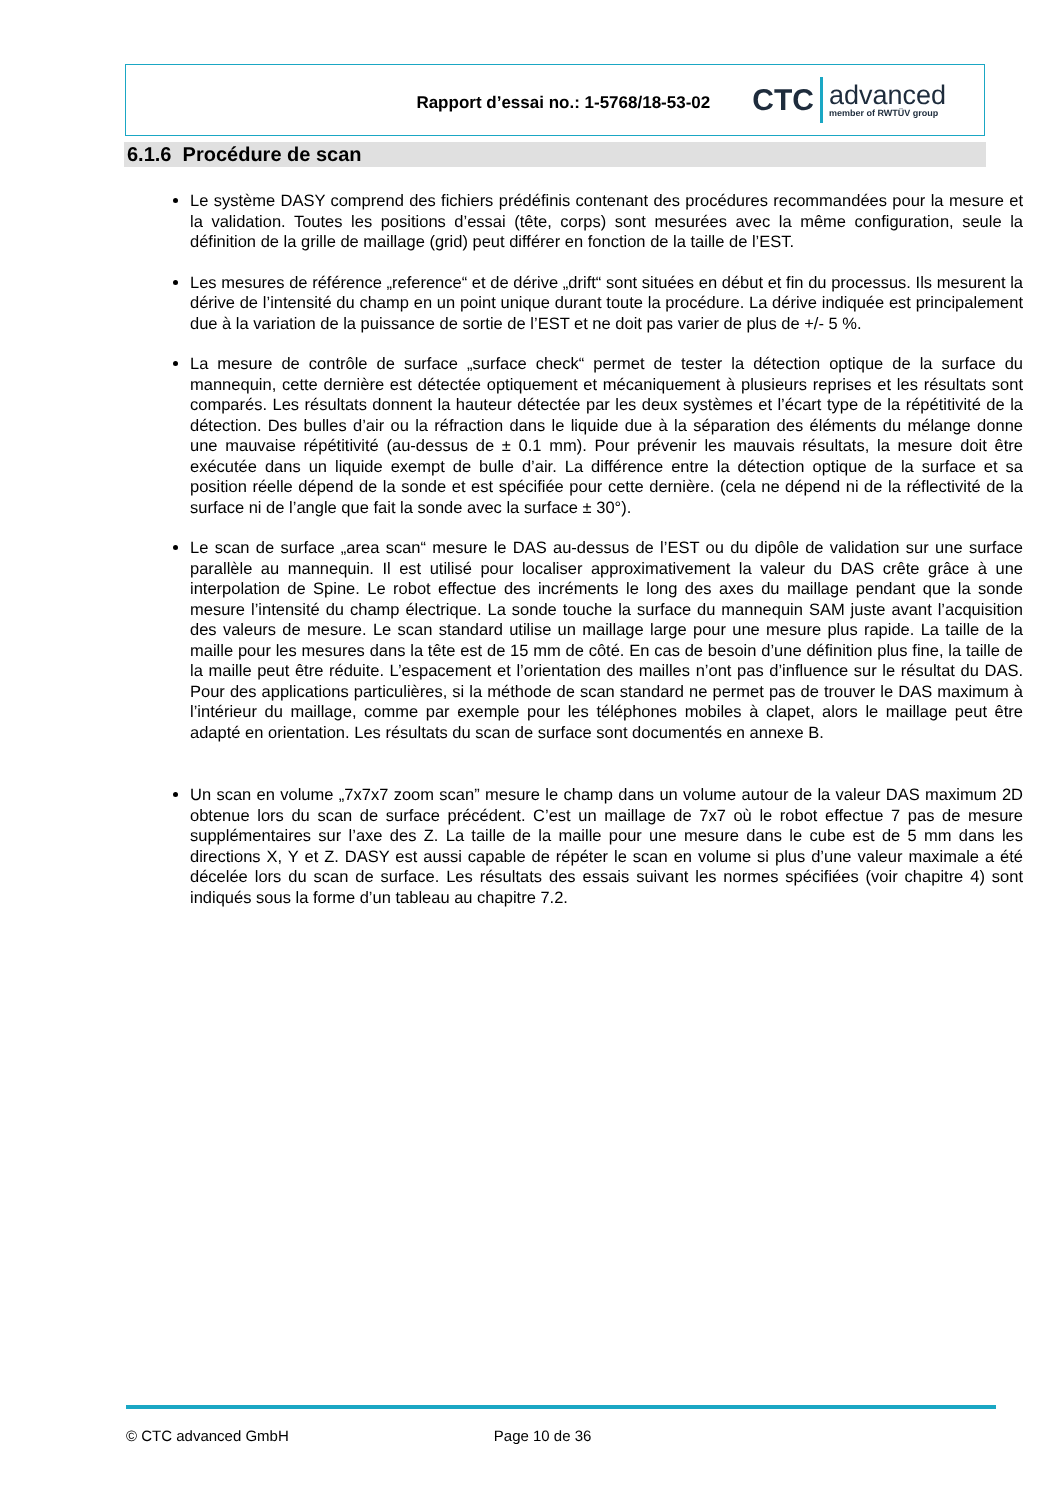Rapport d’essai no.: 1-5768/18-53-02
CTC
advanced
member of RWTÜV group
6.1.6 Procédure de scan
Le système DASY comprend des fichiers prédéfinis contenant des procédures recommandées pour la mesure et la validation. Toutes les positions d’essai (tête, corps) sont mesurées avec la même configuration, seule la définition de la grille de maillage (grid) peut différer en fonction de la taille de l’EST.
Les mesures de référence „reference“ et de dérive „drift“ sont situées en début et fin du processus. Ils mesurent la dérive de l’intensité du champ en un point unique durant toute la procédure. La dérive indiquée est principalement due à la variation de la puissance de sortie de l’EST et ne doit pas varier de plus de +/- 5 %.
La mesure de contrôle de surface „surface check“ permet de tester la détection optique de la surface du mannequin, cette dernière est détectée optiquement et mécaniquement à plusieurs reprises et les résultats sont comparés. Les résultats donnent la hauteur détectée par les deux systèmes et l’écart type de la répétitivité de la détection. Des bulles d’air ou la réfraction dans le liquide due à la séparation des éléments du mélange donne une mauvaise répétitivité (au-dessus de ± 0.1 mm). Pour prévenir les mauvais résultats, la mesure doit être exécutée dans un liquide exempt de bulle d’air. La différence entre la détection optique de la surface et sa position réelle dépend de la sonde et est spécifiée pour cette dernière. (cela ne dépend ni de la réflectivité de la surface ni de l’angle que fait la sonde avec la surface ± 30°).
Le scan de surface „area scan“ mesure le DAS au-dessus de l’EST ou du dipôle de validation sur une surface parallèle au mannequin. Il est utilisé pour localiser approximativement la valeur du DAS crête grâce à une interpolation de Spine. Le robot effectue des incréments le long des axes du maillage pendant que la sonde mesure l’intensité du champ électrique. La sonde touche la surface du mannequin SAM juste avant l’acquisition des valeurs de mesure. Le scan standard utilise un maillage large pour une mesure plus rapide. La taille de la maille pour les mesures dans la tête est de 15 mm de côté. En cas de besoin d’une définition plus fine, la taille de la maille peut être réduite. L’espacement et l’orientation des mailles n’ont pas d’influence sur le résultat du DAS. Pour des applications particulières, si la méthode de scan standard ne permet pas de trouver le DAS maximum à l’intérieur du maillage, comme par exemple pour les téléphones mobiles à clapet, alors le maillage peut être adapté en orientation. Les résultats du scan de surface sont documentés en annexe B.
Un scan en volume „7x7x7 zoom scan” mesure le champ dans un volume autour de la valeur DAS maximum 2D obtenue lors du scan de surface précédent. C’est un maillage de 7x7 où le robot effectue 7 pas de mesure supplémentaires sur l’axe des Z. La taille de la maille pour une mesure dans le cube est de 5 mm dans les directions X, Y et Z. DASY est aussi capable de répéter le scan en volume si plus d’une valeur maximale a été décelée lors du scan de surface. Les résultats des essais suivant les normes spécifiées (voir chapitre 4) sont indiqués sous la forme d’un tableau au chapitre 7.2.
© CTC advanced GmbH Page 10 de 36